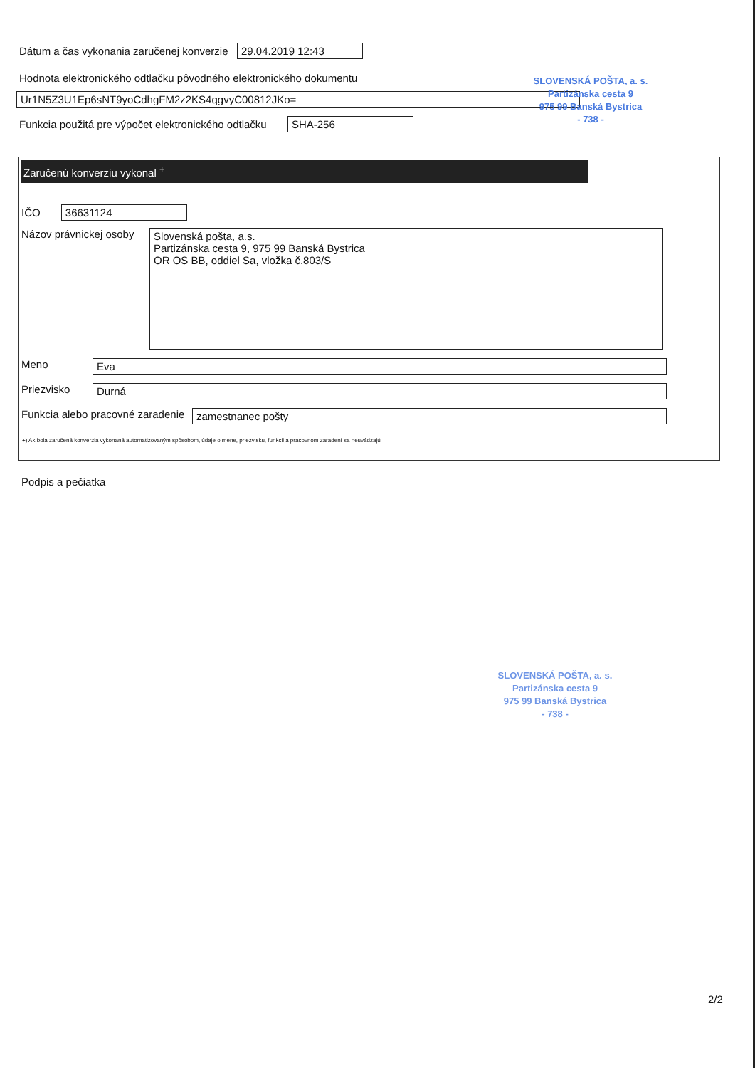Dátum a čas vykonania zaručenej konverzie 29.04.2019 12:43
Hodnota elektronického odtlačku pôvodného elektronického dokumentu
Ur1N5Z3U1Ep6sNT9yoCdhgFM2z2KS4qgvyC00812JKo=
Funkcia použitá pre výpočet elektronického odtlačku SHA-256
SLOVENSKÁ POŠTA, a. s.
Partizánska cesta 9
975 99 Banská Bystrica
- 738 -
Zaručenú konverziu vykonal <sup>+</sup>
IČO 36631124
Názov právnickej osoby
Slovenská pošta, a.s.
Partizánska cesta 9, 975 99 Banská Bystrica
OR OS BB, oddiel Sa, vložka č.803/S
Meno Eva
Priezvisko Durná
Funkcia alebo pracovné zaradenie
zamestnanec pošty
+) Ak bola zaručená konverzia vykonaná automatizovaným spôsobom, údaje o mene, priezvisku, funkcii a pracovnom zaradení sa neuvádzajú.
Podpis a pečiatka
SLOVENSKÁ POŠTA, a. s.
Partizánska cesta 9
975 99 Banská Bystrica
- 738 -
2/2